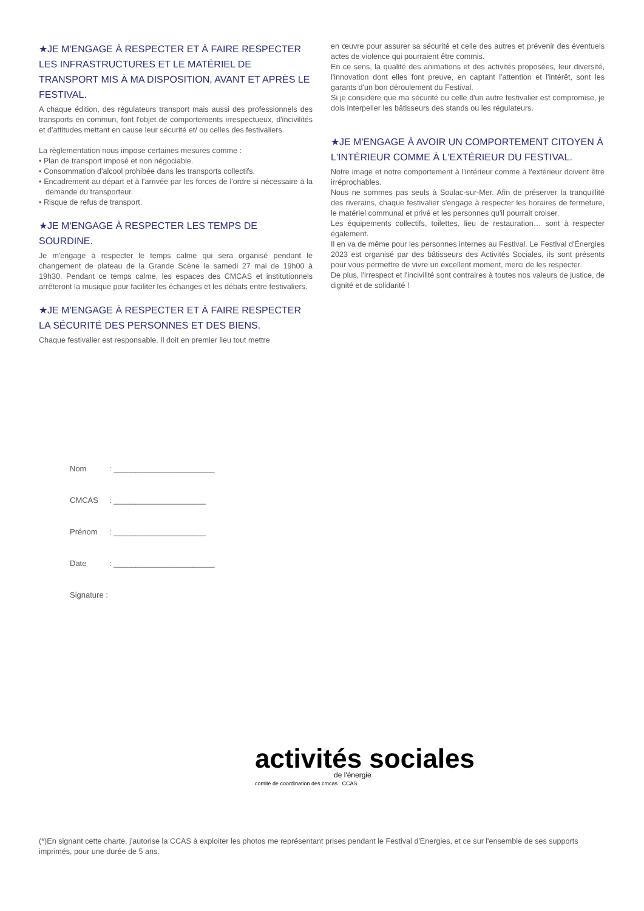★JE M'ENGAGE À RESPECTER ET À FAIRE RESPECTER LES INFRASTRUCTURES ET LE MATÉRIEL DE TRANSPORT MIS À MA DISPOSITION, AVANT ET APRÈS LE FESTIVAL.
A chaque édition, des régulateurs transport mais aussi des professionnels des transports en commun, font l'objet de comportements irrespectueux, d'incivilités et d'attitudes mettant en cause leur sécurité et/ ou celles des festivaliers.
La règlementation nous impose certaines mesures comme :
• Plan de transport imposé et non négociable.
• Consommation d'alcool prohibée dans les transports collectifs.
• Encadrement au départ et à l'arrivée par les forces de l'ordre si nécessaire à la demande du transporteur.
• Risque de refus de transport.
★JE M'ENGAGE À RESPECTER LES TEMPS DE SOURDINE.
Je m'engage à respecter le temps calme qui sera organisé pendant le changement de plateau de la Grande Scène le samedi 27 mai de 19h00 à 19h30. Pendant ce temps calme, les espaces des CMCAS et institutionnels arrêteront la musique pour faciliter les échanges et les débats entre festivaliers.
★JE M'ENGAGE À RESPECTER ET À FAIRE RESPECTER LA SÉCURITÉ DES PERSONNES ET DES BIENS.
Chaque festivalier est responsable. Il doit en premier lieu tout mettre
en œuvre pour assurer sa sécurité et celle des autres et prévenir des éventuels actes de violence qui pourraient être commis.
En ce sens, la qualité des animations et des activités proposées, leur diversité, l'innovation dont elles font preuve, en captant l'attention et l'intérêt, sont les garants d'un bon déroulement du Festival.
Si je considère que ma sécurité ou celle d'un autre festivalier est compromise, je dois interpeller les bâtisseurs des stands ou les régulateurs.
★JE M'ENGAGE À AVOIR UN COMPORTEMENT CITOYEN À L'INTÉRIEUR COMME À L'EXTÉRIEUR DU FESTIVAL.
Notre image et notre comportement à l'intérieur comme à l'extérieur doivent être irréprochables.
Nous ne sommes pas seuls à Soulac-sur-Mer. Afin de préserver la tranquillité des riverains, chaque festivalier s'engage à respecter les horaires de fermeture, le matériel communal et privé et les personnes qu'il pourrait croiser.
Les équipements collectifs, toilettes, lieu de restauration… sont à respecter également.
Il en va de même pour les personnes internes au Festival. Le Festival d'Énergies 2023 est organisé par des bâtisseurs des Activités Sociales, ils sont présents pour vous permettre de vivre un excellent moment, merci de les respecter.
De plus, l'irrespect et l'incivilité sont contraires à toutes nos valeurs de justice, de dignité et de solidarité !
Nom: _______________________
CMCAS: _____________________
Prénom: _____________________
Date: _______________________
Signature :
activités sociales
de l'énergie
comité de coordination des cmcas CCAS
(*)En signant cette charte, j'autorise la CCAS à exploiter les photos me représentant prises pendant le Festival d'Energies, et ce sur l'ensemble de ses supports imprimés, pour une durée de 5 ans.